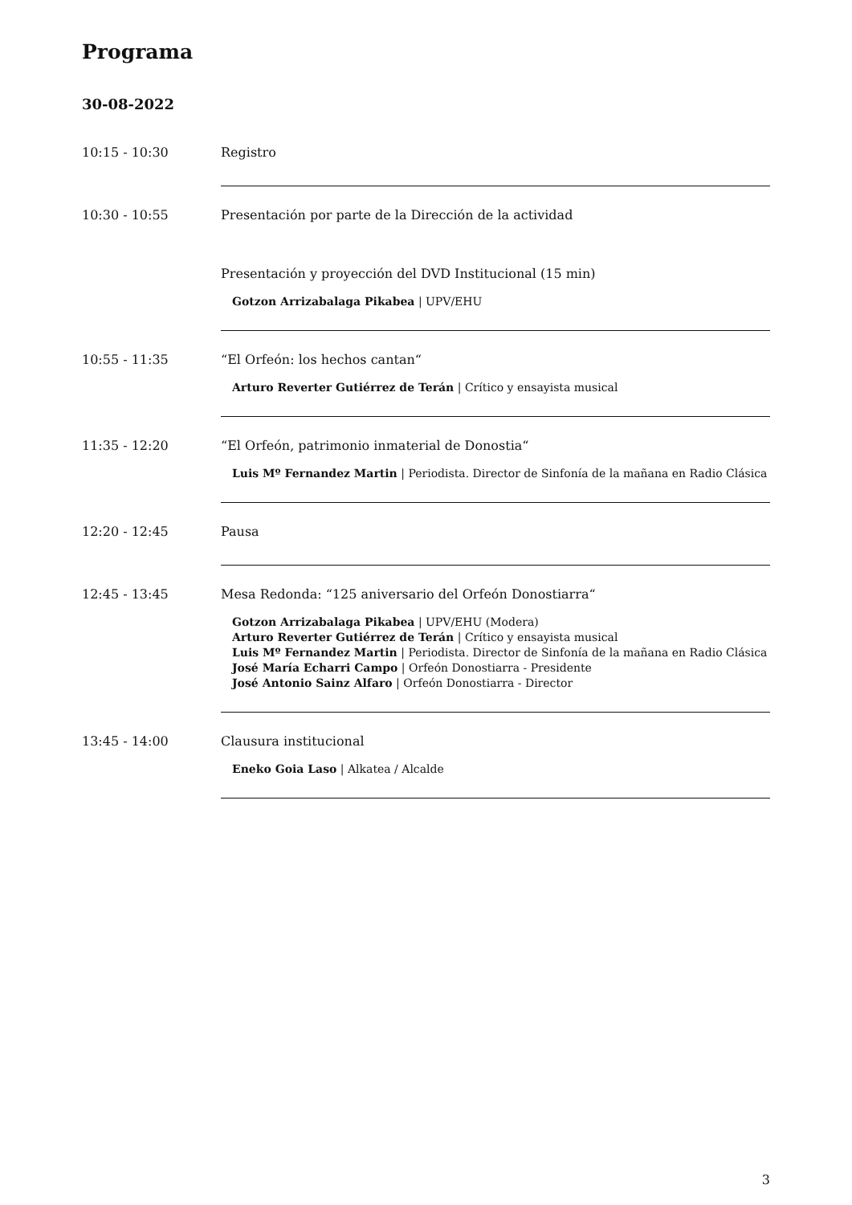Programa
30-08-2022
10:15 - 10:30 Registro
10:30 - 10:55 Presentación por parte de la Dirección de la actividad
Presentación y proyección del DVD Institucional (15 min)
Gotzon Arrizabalaga Pikabea | UPV/EHU
10:55 - 11:35 “El Orfeón: los hechos cantan“
Arturo Reverter Gutiérrez de Terán | Crítico y ensayista musical
11:35 - 12:20 “El Orfeón, patrimonio inmaterial de Donostia“
Luis Mº Fernandez Martin | Periodista. Director de Sinfonía de la mañana en Radio Clásica
12:20 - 12:45 Pausa
12:45 - 13:45 Mesa Redonda: “125 aniversario del Orfeón Donostiarra“
Gotzon Arrizabalaga Pikabea | UPV/EHU (Modera)
Arturo Reverter Gutiérrez de Terán | Crítico y ensayista musical
Luis Mº Fernandez Martin | Periodista. Director de Sinfonía de la mañana en Radio Clásica
José María Echarri Campo | Orfeón Donostiarra - Presidente
José Antonio Sainz Alfaro | Orfeón Donostiarra - Director
13:45 - 14:00 Clausura institucional
Eneko Goia Laso | Alkatea / Alcalde
3